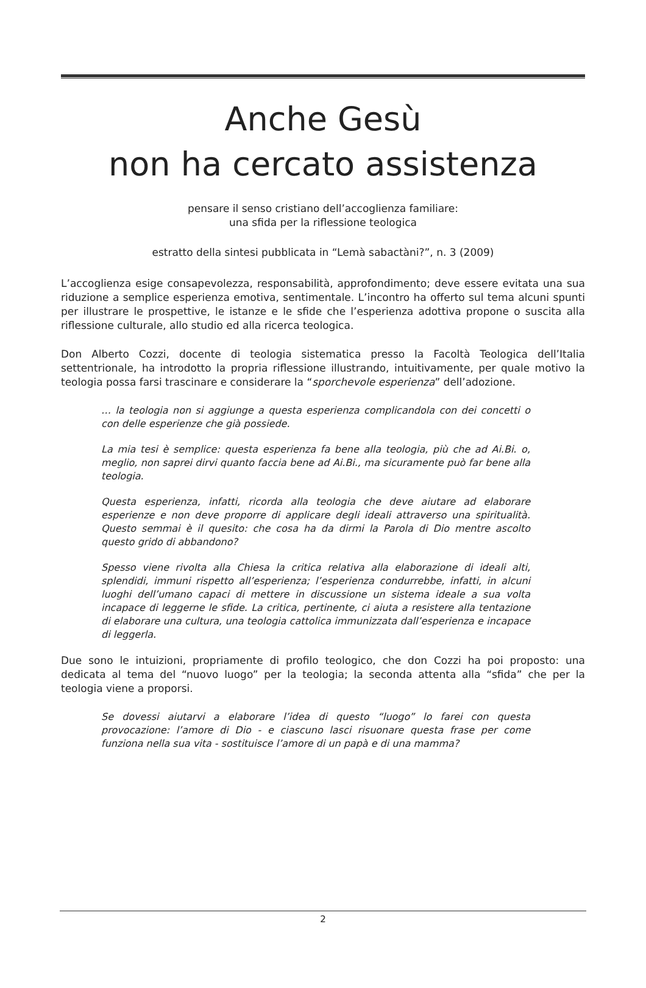Anche Gesù
non ha cercato assistenza
pensare il senso cristiano dell’accoglienza familiare:
una sfida per la riflessione teologica
estratto della sintesi pubblicata in “Lemà sabactàni?”, n. 3 (2009)
L’accoglienza esige consapevolezza, responsabilità, approfondimento; deve essere evitata una sua riduzione a semplice esperienza emotiva, sentimentale. L’incontro ha offerto sul tema alcuni spunti per illustrare le prospettive, le istanze e le sfide che l’esperienza adottiva propone o suscita alla riflessione culturale, allo studio ed alla ricerca teologica.
Don Alberto Cozzi, docente di teologia sistematica presso la Facoltà Teologica dell’Italia settentrionale, ha introdotto la propria riflessione illustrando, intuitivamente, per quale motivo la teologia possa farsi trascinare e considerare la “sporchevole esperienza” dell’adozione.
… la teologia non si aggiunge a questa esperienza complicandola con dei concetti o con delle esperienze che già possiede.
La mia tesi è semplice: questa esperienza fa bene alla teologia, più che ad Ai.Bi. o, meglio, non saprei dirvi quanto faccia bene ad Ai.Bi., ma sicuramente può far bene alla teologia.
Questa esperienza, infatti, ricorda alla teologia che deve aiutare ad elaborare esperienze e non deve proporre di applicare degli ideali attraverso una spiritualità. Questo semmai è il quesito: che cosa ha da dirmi la Parola di Dio mentre ascolto questo grido di abbandono?
Spesso viene rivolta alla Chiesa la critica relativa alla elaborazione di ideali alti, splendidi, immuni rispetto all’esperienza; l’esperienza condurrebbe, infatti, in alcuni luoghi dell’umano capaci di mettere in discussione un sistema ideale a sua volta incapace di leggerne le sfide. La critica, pertinente, ci aiuta a resistere alla tentazione di elaborare una cultura, una teologia cattolica immunizzata dall’esperienza e incapace di leggerla.
Due sono le intuizioni, propriamente di profilo teologico, che don Cozzi ha poi proposto: una dedicata al tema del “nuovo luogo” per la teologia; la seconda attenta alla “sfida” che per la teologia viene a proporsi.
Se dovessi aiutarvi a elaborare l’idea di questo “luogo” lo farei con questa provocazione: l’amore di Dio - e ciascuno lasci risuonare questa frase per come funziona nella sua vita - sostituisce l’amore di un papà e di una mamma?
2